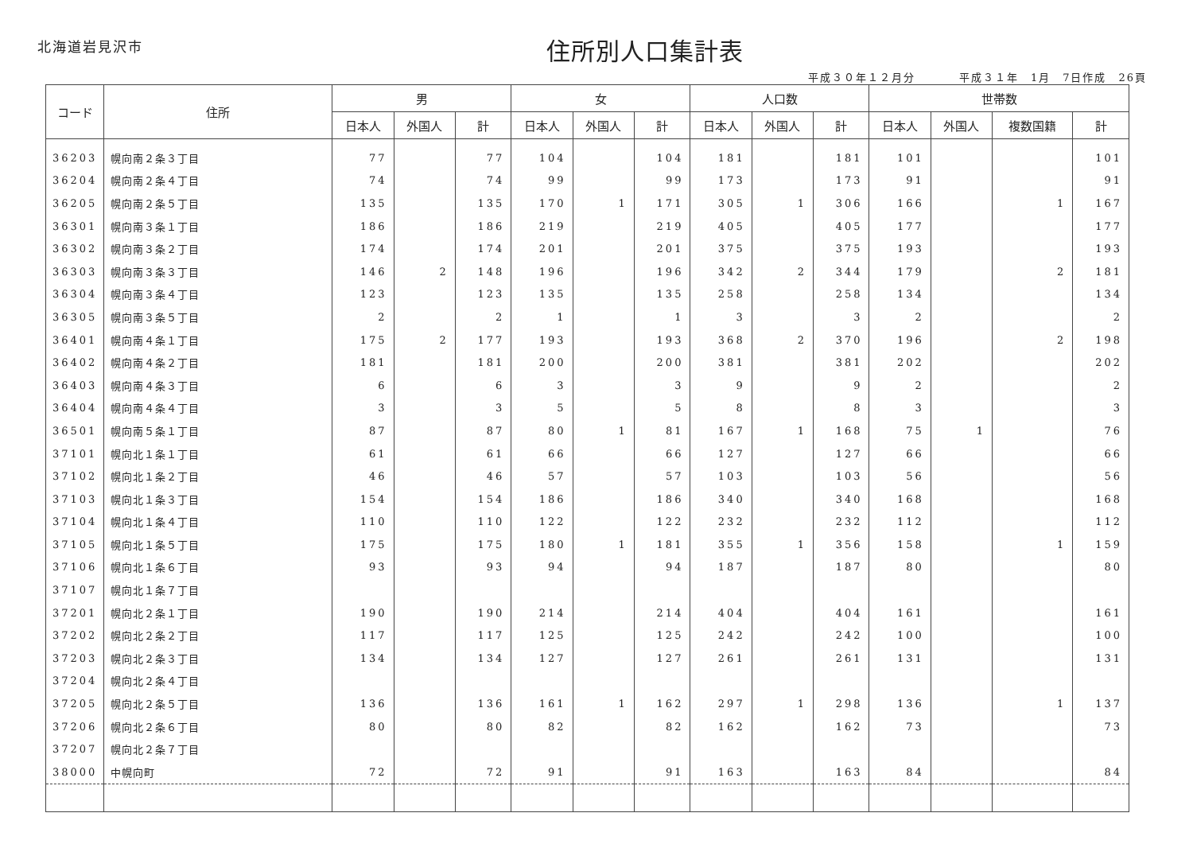北海道岩見沢市
住所別人口集計表
平成３０年１２月分 平成３１年　1月　7日作成　26頁
| コード | 住所 | 男 | | | 女 | | | 人口数 | | | 世帯数 | | | |
| --- | --- | --- | --- | --- | --- | --- | --- | --- | --- | --- | --- | --- | --- | --- |
| | | 日本人 | 外国人 | 計 | 日本人 | 外国人 | 計 | 日本人 | 外国人 | 計 | 日本人 | 外国人 | 複数国籍 | 計 |
| 36203 | 幌向南２条３丁目 | 77 | | 77 | 104 | | 104 | 181 | | 181 | 101 | | | 101 |
| 36204 | 幌向南２条４丁目 | 74 | | 74 | 99 | | 99 | 173 | | 173 | 91 | | | 91 |
| 36205 | 幌向南２条５丁目 | 135 | | 135 | 170 | 1 | 171 | 305 | 1 | 306 | 166 | | 1 | 167 |
| 36301 | 幌向南３条１丁目 | 186 | | 186 | 219 | | 219 | 405 | | 405 | 177 | | | 177 |
| 36302 | 幌向南３条２丁目 | 174 | | 174 | 201 | | 201 | 375 | | 375 | 193 | | | 193 |
| 36303 | 幌向南３条３丁目 | 146 | 2 | 148 | 196 | | 196 | 342 | 2 | 344 | 179 | | 2 | 181 |
| 36304 | 幌向南３条４丁目 | 123 | | 123 | 135 | | 135 | 258 | | 258 | 134 | | | 134 |
| 36305 | 幌向南３条５丁目 | 2 | | 2 | 1 | | 1 | 3 | | 3 | 2 | | | 2 |
| 36401 | 幌向南４条１丁目 | 175 | 2 | 177 | 193 | | 193 | 368 | 2 | 370 | 196 | | 2 | 198 |
| 36402 | 幌向南４条２丁目 | 181 | | 181 | 200 | | 200 | 381 | | 381 | 202 | | | 202 |
| 36403 | 幌向南４条３丁目 | 6 | | 6 | 3 | | 3 | 9 | | 9 | 2 | | | 2 |
| 36404 | 幌向南４条４丁目 | 3 | | 3 | 5 | | 5 | 8 | | 8 | 3 | | | 3 |
| 36501 | 幌向南５条１丁目 | 87 | | 87 | 80 | 1 | 81 | 167 | 1 | 168 | 75 | 1 | | 76 |
| 37101 | 幌向北１条１丁目 | 61 | | 61 | 66 | | 66 | 127 | | 127 | 66 | | | 66 |
| 37102 | 幌向北１条２丁目 | 46 | | 46 | 57 | | 57 | 103 | | 103 | 56 | | | 56 |
| 37103 | 幌向北１条３丁目 | 154 | | 154 | 186 | | 186 | 340 | | 340 | 168 | | | 168 |
| 37104 | 幌向北１条４丁目 | 110 | | 110 | 122 | | 122 | 232 | | 232 | 112 | | | 112 |
| 37105 | 幌向北１条５丁目 | 175 | | 175 | 180 | 1 | 181 | 355 | 1 | 356 | 158 | | 1 | 159 |
| 37106 | 幌向北１条６丁目 | 93 | | 93 | 94 | | 94 | 187 | | 187 | 80 | | | 80 |
| 37107 | 幌向北１条７丁目 | | | | | | | | | | | | | |
| 37201 | 幌向北２条１丁目 | 190 | | 190 | 214 | | 214 | 404 | | 404 | 161 | | | 161 |
| 37202 | 幌向北２条２丁目 | 117 | | 117 | 125 | | 125 | 242 | | 242 | 100 | | | 100 |
| 37203 | 幌向北２条３丁目 | 134 | | 134 | 127 | | 127 | 261 | | 261 | 131 | | | 131 |
| 37204 | 幌向北２条４丁目 | | | | | | | | | | | | | |
| 37205 | 幌向北２条５丁目 | 136 | | 136 | 161 | 1 | 162 | 297 | 1 | 298 | 136 | | 1 | 137 |
| 37206 | 幌向北２条６丁目 | 80 | | 80 | 82 | | 82 | 162 | | 162 | 73 | | | 73 |
| 37207 | 幌向北２条７丁目 | | | | | | | | | | | | | |
| 38000 | 中幌向町 | 72 | | 72 | 91 | | 91 | 163 | | 163 | 84 | | | 84 |